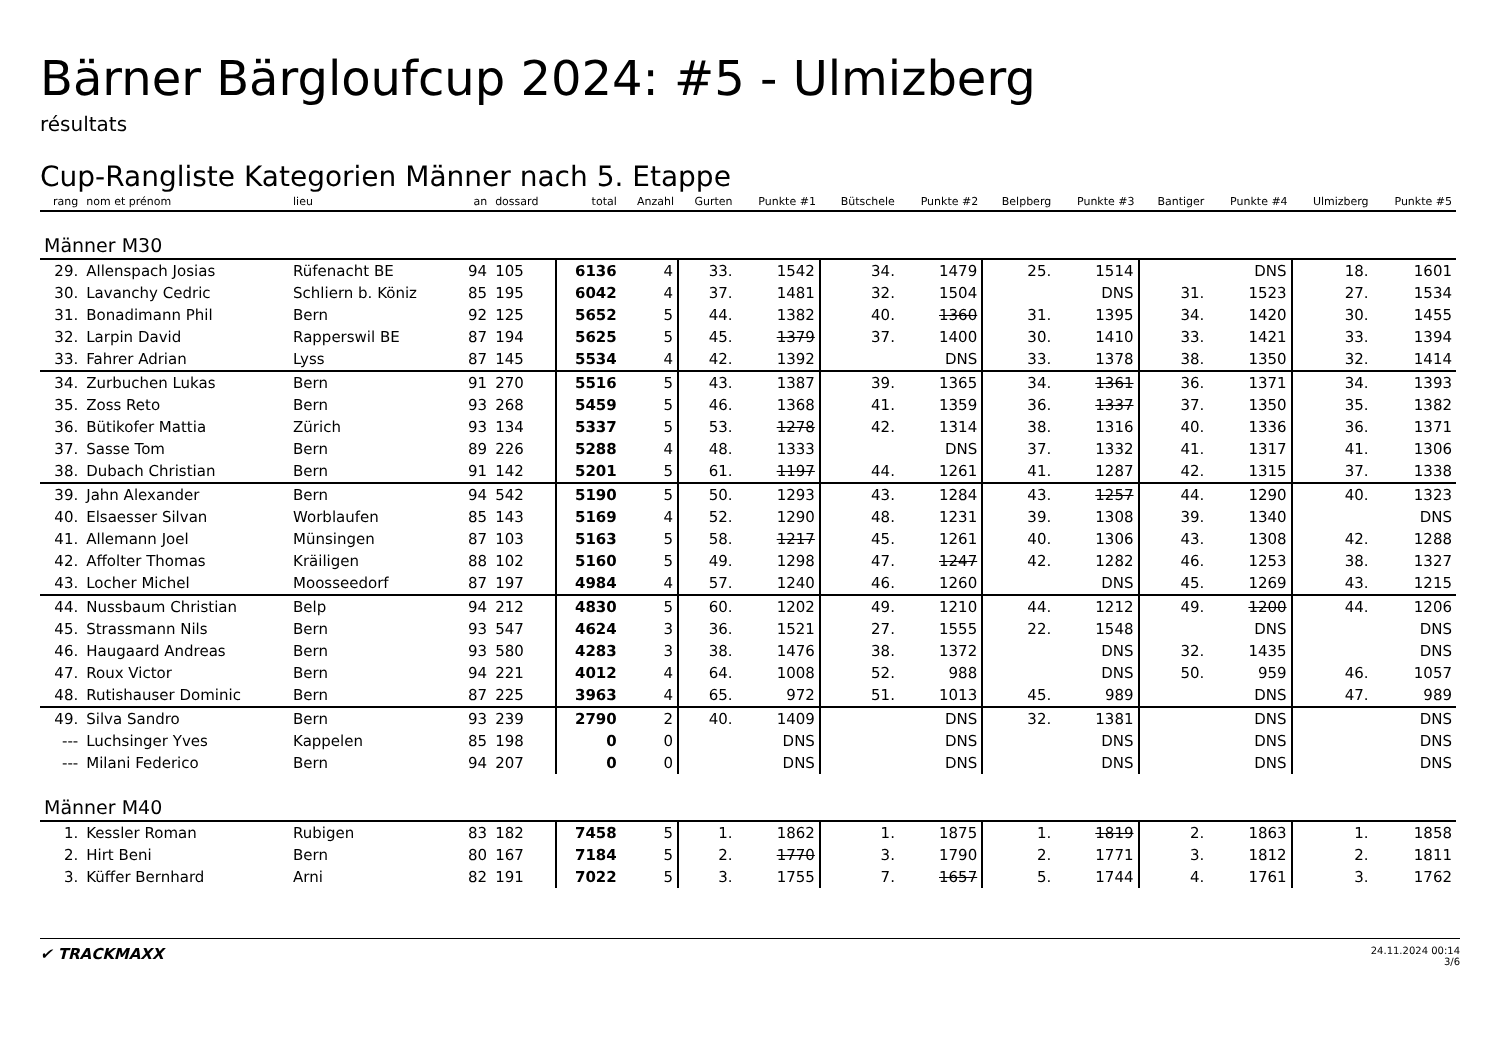Bärner Bärgloufcup 2024: #5 - Ulmizberg
résultats
Cup-Rangliste Kategorien Männer nach 5. Etappe
| rang | nom et prénom | lieu | an | dossard | total | Anzahl | Gurten | Punkte #1 | Bütschele | Punkte #2 | Belpberg | Punkte #3 | Bantiger | Punkte #4 | Ulmizberg | Punkte #5 |
| --- | --- | --- | --- | --- | --- | --- | --- | --- | --- | --- | --- | --- | --- | --- | --- | --- |
| Männer M30 | | | | | | | | | | | | | | | | |
| 29. | Allenspach Josias | Rüfenacht BE | 94 | 105 | 6136 | 4 | 33. | 1542 | 34. | 1479 | 25. | 1514 | | DNS | 18. | 1601 |
| 30. | Lavanchy Cedric | Schliern b. Köniz | 85 | 195 | 6042 | 4 | 37. | 1481 | 32. | 1504 | | DNS | 31. | 1523 | 27. | 1534 |
| 31. | Bonadimann Phil | Bern | 92 | 125 | 5652 | 5 | 44. | 1382 | 40. | 1360 | 31. | 1395 | 34. | 1420 | 30. | 1455 |
| 32. | Larpin David | Rapperswil BE | 87 | 194 | 5625 | 5 | 45. | 1379 | 37. | 1400 | 30. | 1410 | 33. | 1421 | 33. | 1394 |
| 33. | Fahrer Adrian | Lyss | 87 | 145 | 5534 | 4 | 42. | 1392 | | DNS | 33. | 1378 | 38. | 1350 | 32. | 1414 |
| 34. | Zurbuchen Lukas | Bern | 91 | 270 | 5516 | 5 | 43. | 1387 | 39. | 1365 | 34. | 1361 | 36. | 1371 | 34. | 1393 |
| 35. | Zoss Reto | Bern | 93 | 268 | 5459 | 5 | 46. | 1368 | 41. | 1359 | 36. | 1337 | 37. | 1350 | 35. | 1382 |
| 36. | Bütikofer Mattia | Zürich | 93 | 134 | 5337 | 5 | 53. | 1278 | 42. | 1314 | 38. | 1316 | 40. | 1336 | 36. | 1371 |
| 37. | Sasse Tom | Bern | 89 | 226 | 5288 | 4 | 48. | 1333 | | DNS | 37. | 1332 | 41. | 1317 | 41. | 1306 |
| 38. | Dubach Christian | Bern | 91 | 142 | 5201 | 5 | 61. | 1197 | 44. | 1261 | 41. | 1287 | 42. | 1315 | 37. | 1338 |
| 39. | Jahn Alexander | Bern | 94 | 542 | 5190 | 5 | 50. | 1293 | 43. | 1284 | 43. | 1257 | 44. | 1290 | 40. | 1323 |
| 40. | Elsaesser Silvan | Worblaufen | 85 | 143 | 5169 | 4 | 52. | 1290 | 48. | 1231 | 39. | 1308 | 39. | 1340 | | DNS |
| 41. | Allemann Joel | Münsingen | 87 | 103 | 5163 | 5 | 58. | 1217 | 45. | 1261 | 40. | 1306 | 43. | 1308 | 42. | 1288 |
| 42. | Affolter Thomas | Kräiligen | 88 | 102 | 5160 | 5 | 49. | 1298 | 47. | 1247 | 42. | 1282 | 46. | 1253 | 38. | 1327 |
| 43. | Locher Michel | Moosseedorf | 87 | 197 | 4984 | 4 | 57. | 1240 | 46. | 1260 | | DNS | 45. | 1269 | 43. | 1215 |
| 44. | Nussbaum Christian | Belp | 94 | 212 | 4830 | 5 | 60. | 1202 | 49. | 1210 | 44. | 1212 | 49. | 1200 | 44. | 1206 |
| 45. | Strassmann Nils | Bern | 93 | 547 | 4624 | 3 | 36. | 1521 | 27. | 1555 | 22. | 1548 | | DNS | | DNS |
| 46. | Haugaard Andreas | Bern | 93 | 580 | 4283 | 3 | 38. | 1476 | 38. | 1372 | | DNS | 32. | 1435 | | DNS |
| 47. | Roux Victor | Bern | 94 | 221 | 4012 | 4 | 64. | 1008 | 52. | 988 | | DNS | 50. | 959 | 46. | 1057 |
| 48. | Rutishauser Dominic | Bern | 87 | 225 | 3963 | 4 | 65. | 972 | 51. | 1013 | 45. | 989 | | DNS | 47. | 989 |
| 49. | Silva Sandro | Bern | 93 | 239 | 2790 | 2 | 40. | 1409 | | DNS | 32. | 1381 | | DNS | | DNS |
| --- | Luchsinger Yves | Kappelen | 85 | 198 | 0 | 0 | | DNS | | DNS | | DNS | | DNS | | DNS |
| --- | Milani Federico | Bern | 94 | 207 | 0 | 0 | | DNS | | DNS | | DNS | | DNS | | DNS |
| Männer M40 | | | | | | | | | | | | | | | | |
| 1. | Kessler Roman | Rubigen | 83 | 182 | 7458 | 5 | 1. | 1862 | 1. | 1875 | 1. | 1819 | 2. | 1863 | 1. | 1858 |
| 2. | Hirt Beni | Bern | 80 | 167 | 7184 | 5 | 2. | 1770 | 3. | 1790 | 2. | 1771 | 3. | 1812 | 2. | 1811 |
| 3. | Küffer Bernhard | Arni | 82 | 191 | 7022 | 5 | 3. | 1755 | 7. | 1657 | 5. | 1744 | 4. | 1761 | 3. | 1762 |
✔ TRACKMAXX
24.11.2024 00:14
3/6